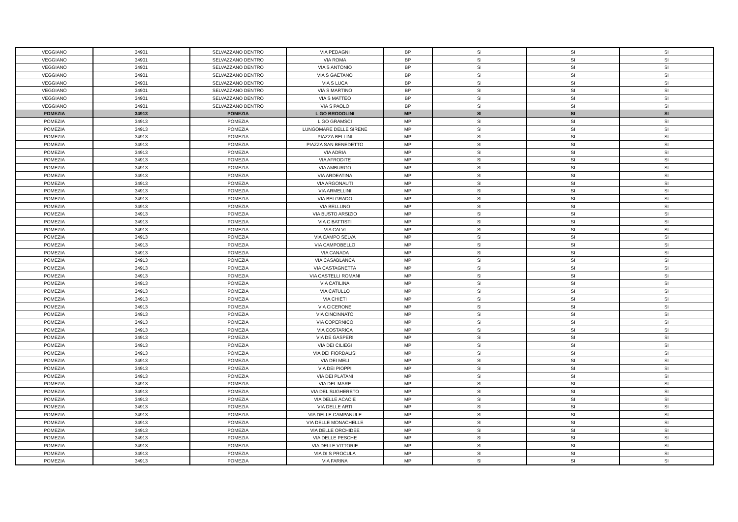| VEGGIANO | 34901 | SELVAZZANO DENTRO | VIA PEDAGNI | BP | SI | SI | SI |
| VEGGIANO | 34901 | SELVAZZANO DENTRO | VIA ROMA | BP | SI | SI | SI |
| VEGGIANO | 34901 | SELVAZZANO DENTRO | VIA S ANTONIO | BP | SI | SI | SI |
| VEGGIANO | 34901 | SELVAZZANO DENTRO | VIA S GAETANO | BP | SI | SI | SI |
| VEGGIANO | 34901 | SELVAZZANO DENTRO | VIA S LUCA | BP | SI | SI | SI |
| VEGGIANO | 34901 | SELVAZZANO DENTRO | VIA S MARTINO | BP | SI | SI | SI |
| VEGGIANO | 34901 | SELVAZZANO DENTRO | VIA S MATTEO | BP | SI | SI | SI |
| VEGGIANO | 34901 | SELVAZZANO DENTRO | VIA S PAOLO | BP | SI | SI | SI |
| POMEZIA | 34913 | POMEZIA | L GO BRODOLINI | MP | SI | SI | SI |
| POMEZIA | 34913 | POMEZIA | L GO GRAMSCI | MP | SI | SI | SI |
| POMEZIA | 34913 | POMEZIA | LUNGOMARE DELLE SIRENE | MP | SI | SI | SI |
| POMEZIA | 34913 | POMEZIA | PIAZZA BELLINI | MP | SI | SI | SI |
| POMEZIA | 34913 | POMEZIA | PIAZZA SAN BENEDETTO | MP | SI | SI | SI |
| POMEZIA | 34913 | POMEZIA | VIA ADRIA | MP | SI | SI | SI |
| POMEZIA | 34913 | POMEZIA | VIA AFRODITE | MP | SI | SI | SI |
| POMEZIA | 34913 | POMEZIA | VIA AMBURGO | MP | SI | SI | SI |
| POMEZIA | 34913 | POMEZIA | VIA ARDEATINA | MP | SI | SI | SI |
| POMEZIA | 34913 | POMEZIA | VIA ARGONAUTI | MP | SI | SI | SI |
| POMEZIA | 34913 | POMEZIA | VIA ARMELLINI | MP | SI | SI | SI |
| POMEZIA | 34913 | POMEZIA | VIA BELGRADO | MP | SI | SI | SI |
| POMEZIA | 34913 | POMEZIA | VIA BELLUNO | MP | SI | SI | SI |
| POMEZIA | 34913 | POMEZIA | VIA BUSTO ARSIZIO | MP | SI | SI | SI |
| POMEZIA | 34913 | POMEZIA | VIA C BATTISTI | MP | SI | SI | SI |
| POMEZIA | 34913 | POMEZIA | VIA CALVI | MP | SI | SI | SI |
| POMEZIA | 34913 | POMEZIA | VIA CAMPO SELVA | MP | SI | SI | SI |
| POMEZIA | 34913 | POMEZIA | VIA CAMPOBELLO | MP | SI | SI | SI |
| POMEZIA | 34913 | POMEZIA | VIA CANADA | MP | SI | SI | SI |
| POMEZIA | 34913 | POMEZIA | VIA CASABLANCA | MP | SI | SI | SI |
| POMEZIA | 34913 | POMEZIA | VIA CASTAGNETTA | MP | SI | SI | SI |
| POMEZIA | 34913 | POMEZIA | VIA CASTELLI ROMANI | MP | SI | SI | SI |
| POMEZIA | 34913 | POMEZIA | VIA CATILINA | MP | SI | SI | SI |
| POMEZIA | 34913 | POMEZIA | VIA CATULLO | MP | SI | SI | SI |
| POMEZIA | 34913 | POMEZIA | VIA CHIETI | MP | SI | SI | SI |
| POMEZIA | 34913 | POMEZIA | VIA CICERONE | MP | SI | SI | SI |
| POMEZIA | 34913 | POMEZIA | VIA CINCINNATO | MP | SI | SI | SI |
| POMEZIA | 34913 | POMEZIA | VIA COPERNICO | MP | SI | SI | SI |
| POMEZIA | 34913 | POMEZIA | VIA COSTARICA | MP | SI | SI | SI |
| POMEZIA | 34913 | POMEZIA | VIA DE GASPERI | MP | SI | SI | SI |
| POMEZIA | 34913 | POMEZIA | VIA DEI CILIEGI | MP | SI | SI | SI |
| POMEZIA | 34913 | POMEZIA | VIA DEI FIORDALISI | MP | SI | SI | SI |
| POMEZIA | 34913 | POMEZIA | VIA DEI MELI | MP | SI | SI | SI |
| POMEZIA | 34913 | POMEZIA | VIA DEI PIOPPI | MP | SI | SI | SI |
| POMEZIA | 34913 | POMEZIA | VIA DEI PLATANI | MP | SI | SI | SI |
| POMEZIA | 34913 | POMEZIA | VIA DEL MARE | MP | SI | SI | SI |
| POMEZIA | 34913 | POMEZIA | VIA DEL SUGHERETO | MP | SI | SI | SI |
| POMEZIA | 34913 | POMEZIA | VIA DELLE ACACIE | MP | SI | SI | SI |
| POMEZIA | 34913 | POMEZIA | VIA DELLE ARTI | MP | SI | SI | SI |
| POMEZIA | 34913 | POMEZIA | VIA DELLE CAMPANULE | MP | SI | SI | SI |
| POMEZIA | 34913 | POMEZIA | VIA DELLE MONACHELLE | MP | SI | SI | SI |
| POMEZIA | 34913 | POMEZIA | VIA DELLE ORCHIDEE | MP | SI | SI | SI |
| POMEZIA | 34913 | POMEZIA | VIA DELLE PESCHE | MP | SI | SI | SI |
| POMEZIA | 34913 | POMEZIA | VIA DELLE VITTORIE | MP | SI | SI | SI |
| POMEZIA | 34913 | POMEZIA | VIA DI S PROCULA | MP | SI | SI | SI |
| POMEZIA | 34913 | POMEZIA | VIA FARINA | MP | SI | SI | SI |